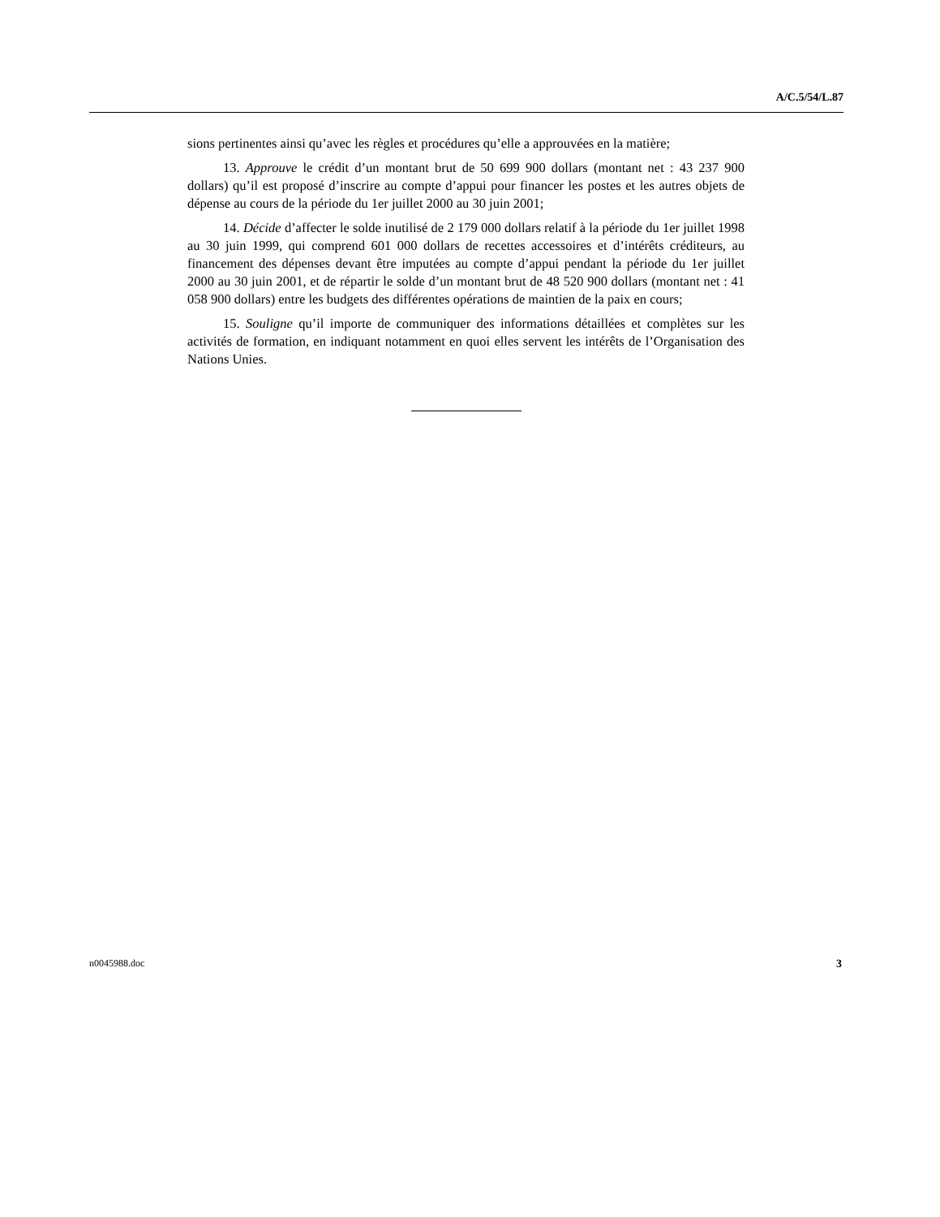A/C.5/54/L.87
sions pertinentes ainsi qu’avec les règles et procédures qu’elle a approuvées en la matière;
13. Approuve le crédit d’un montant brut de 50 699 900 dollars (montant net : 43 237 900 dollars) qu’il est proposé d’inscrire au compte d’appui pour financer les postes et les autres objets de dépense au cours de la période du 1er juillet 2000 au 30 juin 2001;
14. Décide d’affecter le solde inutilisé de 2 179 000 dollars relatif à la période du 1er juillet 1998 au 30 juin 1999, qui comprend 601 000 dollars de recettes accessoires et d’intérêts créditeurs, au financement des dépenses devant être imputées au compte d’appui pendant la période du 1er juillet 2000 au 30 juin 2001, et de répartir le solde d’un montant brut de 48 520 900 dollars (montant net : 41 058 900 dollars) entre les budgets des différentes opérations de maintien de la paix en cours;
15. Souligne qu’il importe de communiquer des informations détaillées et complètes sur les activités de formation, en indiquant notamment en quoi elles servent les intérêts de l’Organisation des Nations Unies.
n0045988.doc 3